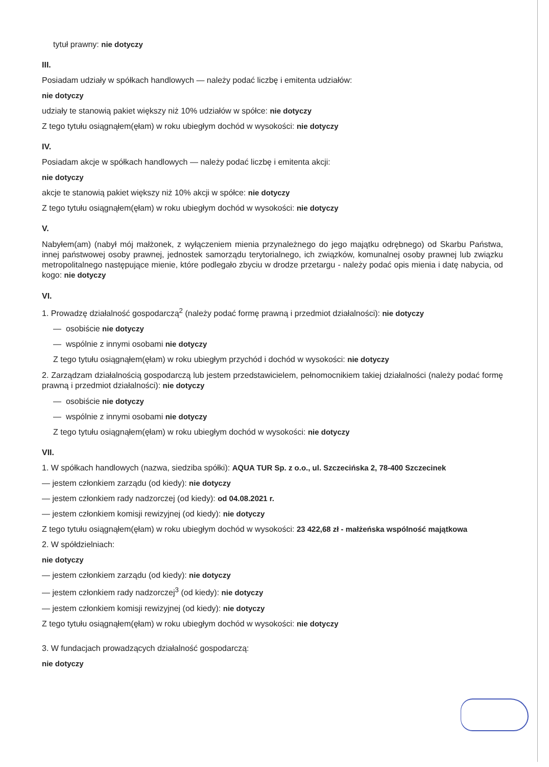tytuł prawny: nie dotyczy
III.
Posiadam udziały w spółkach handlowych — należy podać liczbę i emitenta udziałów:
nie dotyczy
udziały te stanowią pakiet większy niż 10% udziałów w spółce: nie dotyczy
Z tego tytułu osiągnąłem(ęłam) w roku ubiegłym dochód w wysokości: nie dotyczy
IV.
Posiadam akcje w spółkach handlowych — należy podać liczbę i emitenta akcji:
nie dotyczy
akcje te stanowią pakiet większy niż 10% akcji w spółce: nie dotyczy
Z tego tytułu osiągnąłem(ęłam) w roku ubiegłym dochód w wysokości: nie dotyczy
V.
Nabyłem(am) (nabył mój małżonek, z wyłączeniem mienia przynależnego do jego majątku odrębnego) od Skarbu Państwa, innej państwowej osoby prawnej, jednostek samorządu terytorialnego, ich związków, komunalnej osoby prawnej lub związku metropolitalnego następujące mienie, które podlegało zbyciu w drodze przetargu - należy podać opis mienia i datę nabycia, od kogo: nie dotyczy
VI.
1. Prowadzę działalność gospodarczą<sup>2</sup> (należy podać formę prawną i przedmiot działalności): nie dotyczy
— osobiście nie dotyczy
— wspólnie z innymi osobami nie dotyczy
Z tego tytułu osiągnąłem(ęłam) w roku ubiegłym przychód i dochód w wysokości: nie dotyczy
2. Zarządzam działalnością gospodarczą lub jestem przedstawicielem, pełnomocnikiem takiej działalności (należy podać formę prawną i przedmiot działalności): nie dotyczy
— osobiście nie dotyczy
— wspólnie z innymi osobami nie dotyczy
Z tego tytułu osiągnąłem(ęłam) w roku ubiegłym dochód w wysokości: nie dotyczy
VII.
1. W spółkach handlowych (nazwa, siedziba spółki): AQUA TUR Sp. z o.o., ul. Szczecińska 2, 78-400 Szczecinek
— jestem członkiem zarządu (od kiedy): nie dotyczy
— jestem członkiem rady nadzorczej (od kiedy): od 04.08.2021 r.
— jestem członkiem komisji rewizyjnej (od kiedy): nie dotyczy
Z tego tytułu osiągnąłem(ęłam) w roku ubiegłym dochód w wysokości: 23 422,68 zł - małżeńska wspólność majątkowa
2. W spółdzielniach:
nie dotyczy
— jestem członkiem zarządu (od kiedy): nie dotyczy
— jestem członkiem rady nadzorczej<sup>3</sup> (od kiedy): nie dotyczy
— jestem członkiem komisji rewizyjnej (od kiedy): nie dotyczy
Z tego tytułu osiągnąłem(ęłam) w roku ubiegłym dochód w wysokości: nie dotyczy
3. W fundacjach prowadzących działalność gospodarczą:
nie dotyczy